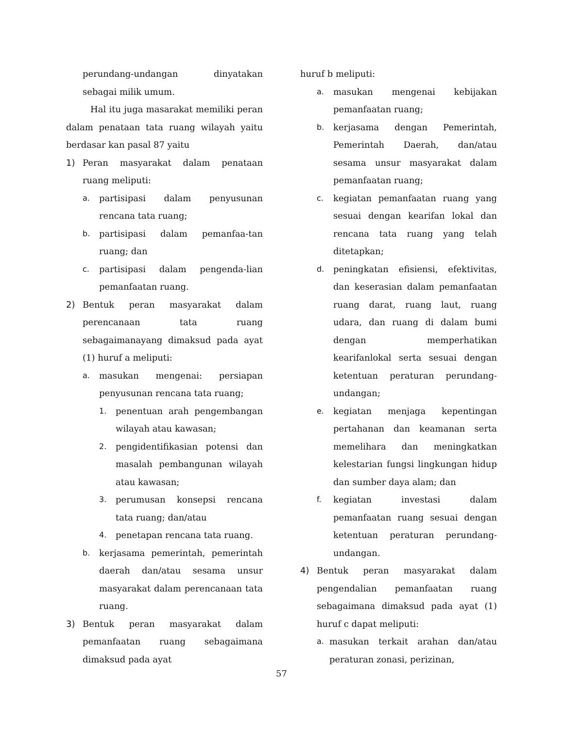perundang-undangan dinyatakan sebagai milik umum.
Hal itu juga masarakat memiliki peran dalam penataan tata ruang wilayah yaitu berdasar kan pasal 87 yaitu
1) Peran masyarakat dalam penataan ruang meliputi:
a. partisipasi dalam penyusunan rencana tata ruang;
b. partisipasi dalam pemanfaa-tan ruang; dan
c. partisipasi dalam pengenda-lian pemanfaatan ruang.
2) Bentuk peran masyarakat dalam perencanaan tata ruang sebagaimanayang dimaksud pada ayat (1) huruf a meliputi:
a. masukan mengenai: persiapan penyusunan rencana tata ruang;
1. penentuan arah pengembangan wilayah atau kawasan;
2. pengidentifikasian potensi dan masalah pembangunan wilayah atau kawasan;
3. perumusan konsepsi rencana tata ruang; dan/atau
4. penetapan rencana tata ruang.
b. kerjasama pemerintah, pemerintah daerah dan/atau sesama unsur masyarakat dalam perencanaan tata ruang.
3) Bentuk peran masyarakat dalam pemanfaatan ruang sebagaimana dimaksud pada ayat
huruf b meliputi:
a. masukan mengenai kebijakan pemanfaatan ruang;
b. kerjasama dengan Pemerintah, Pemerintah Daerah, dan/atau sesama unsur masyarakat dalam pemanfaatan ruang;
c. kegiatan pemanfaatan ruang yang sesuai dengan kearifan lokal dan rencana tata ruang yang telah ditetapkan;
d. peningkatan efisiensi, efektivitas, dan keserasian dalam pemanfaatan ruang darat, ruang laut, ruang udara, dan ruang di dalam bumi dengan memperhatikan kearifanlokal serta sesuai dengan ketentuan peraturan perundang-undangan;
e. kegiatan menjaga kepentingan pertahanan dan keamanan serta memelihara dan meningkatkan kelestarian fungsi lingkungan hidup dan sumber daya alam; dan
f. kegiatan investasi dalam pemanfaatan ruang sesuai dengan ketentuan peraturan perundang-undangan.
4) Bentuk peran masyarakat dalam pengendalian pemanfaatan ruang sebagaimana dimaksud pada ayat (1) huruf c dapat meliputi:
a. masukan terkait arahan dan/atau peraturan zonasi, perizinan,
57